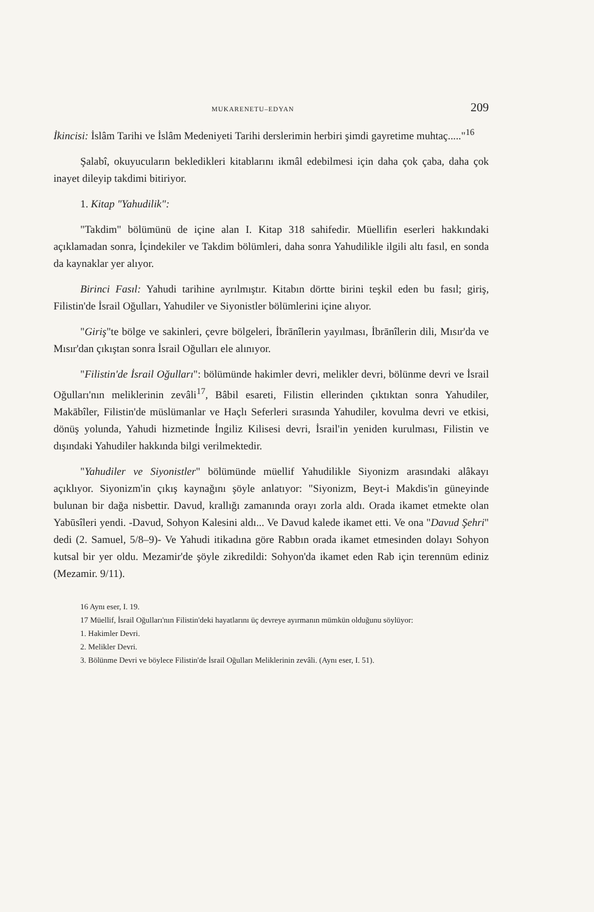MUKARENETU–EDYAN 209
İkincisi: İslâm Tarihi ve İslâm Medeniyeti Tarihi derslerimin herbiri şimdi gayretime muhtaç....."<sup>16</sup>
Şalabî, okuyucuların bekledikleri kitablarını ikmâl edebilmesi için daha çok çaba, daha çok inayet dileyip takdimi bitiriyor.
1. Kitap "Yahudilik":
"Takdim" bölümünü de içine alan I. Kitap 318 sahifedir. Müellifin eserleri hakkındaki açıklamadan sonra, İçindekiler ve Takdim bölümleri, daha sonra Yahudilikle ilgili altı fasıl, en sonda da kaynaklar yer alıyor.
Birinci Fasıl: Yahudi tarihine ayrılmıştır. Kitabın dörtte birini teşkil eden bu fasıl; giriş, Filistin'de İsrail Oğulları, Yahudiler ve Siyonistler bölümlerini içine alıyor.
"Giriş"te bölge ve sakinleri, çevre bölgeleri, İbrānîlerin yayılması, İbrānîlerin dili, Mısır'da ve Mısır'dan çıkıştan sonra İsrail Oğulları ele alınıyor.
"Filistin'de İsrail Oğulları": bölümünde hakimler devri, melikler devri, bölünme devri ve İsrail Oğulları'nın meliklerinin zevâli<sup>17</sup>, Bâbil esareti, Filistin ellerinden çıktıktan sonra Yahudiler, Makābîler, Filistin'de müslümanlar ve Haçlı Seferleri sırasında Yahudiler, kovulma devri ve etkisi, dönüş yolunda, Yahudi hizmetinde İngiliz Kilisesi devri, İsrail'in yeniden kurulması, Filistin ve dışındaki Yahudiler hakkında bilgi verilmektedir.
"Yahudiler ve Siyonistler" bölümünde müellif Yahudilikle Siyonizm arasındaki alâkayı açıklıyor. Siyonizm'in çıkış kaynağını şöyle anlatıyor: "Siyonizm, Beyt-i Makdis'in güneyinde bulunan bir dağa nisbettir. Davud, krallığı zamanında orayı zorla aldı. Orada ikamet etmekte olan Yabūsîleri yendi. -Davud, Sohyon Kalesini aldı... Ve Davud kalede ikamet etti. Ve ona "Davud Şehri" dedi (2. Samuel, 5/8–9)- Ve Yahudi itikadına göre Rabbın orada ikamet etmesinden dolayı Sohyon kutsal bir yer oldu. Mezamir'de şöyle zikredildi: Sohyon'da ikamet eden Rab için terennüm ediniz (Mezamir. 9/11).
16 Aynı eser, I. 19.
17 Müellif, İsrail Oğulları'nın Filistin'deki hayatlarını üç devreye ayırmanın mümkün olduğunu söylüyor:
1. Hakimler Devri.
2. Melikler Devri.
3. Bölünme Devri ve böylece Filistin'de İsrail Oğulları Meliklerinin zevâli. (Aynı eser, I. 51).